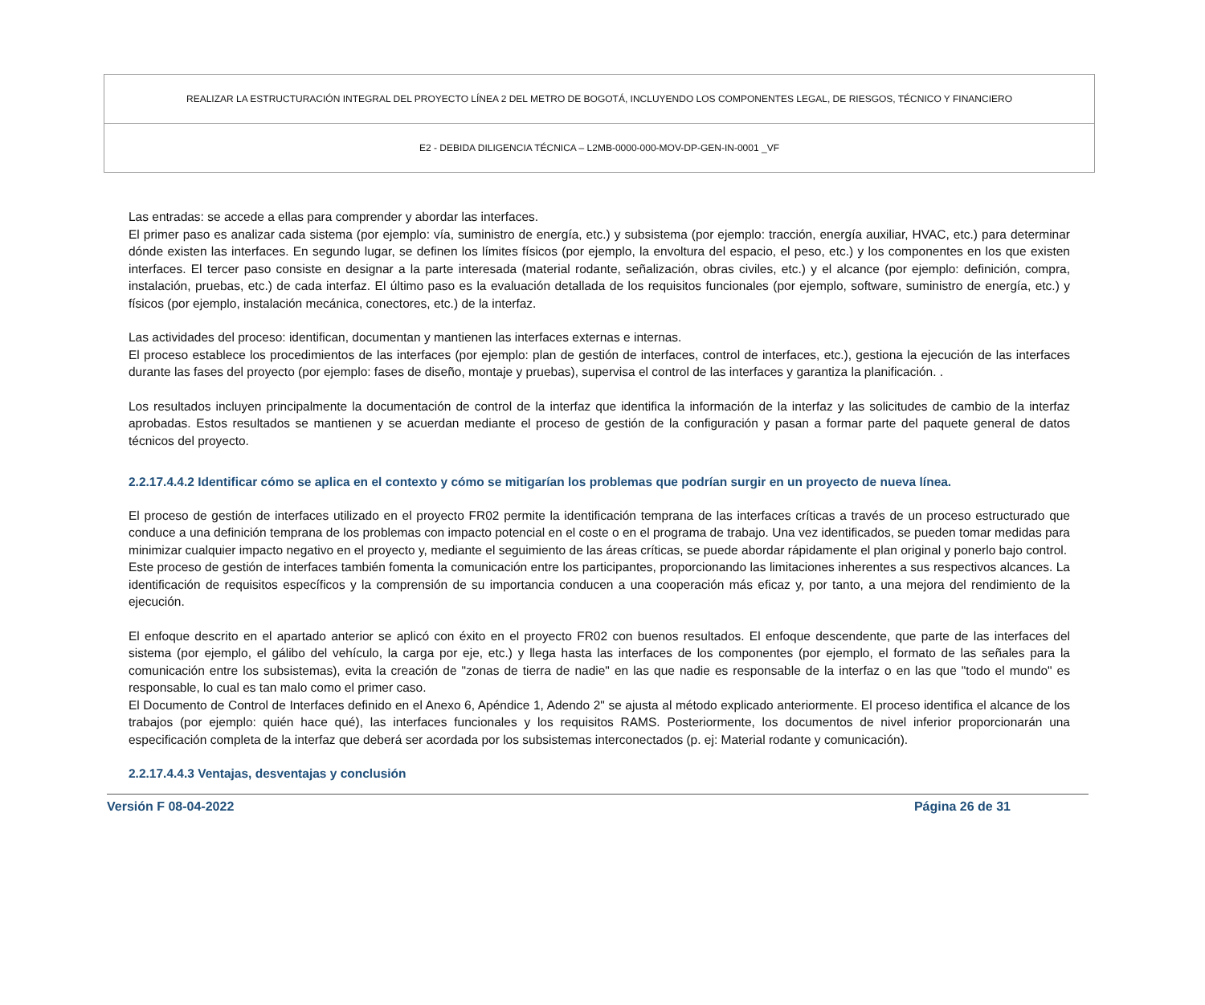| REALIZAR LA ESTRUCTURACIÓN INTEGRAL DEL PROYECTO LÍNEA 2 DEL METRO DE BOGOTÁ, INCLUYENDO LOS COMPONENTES LEGAL, DE RIESGOS, TÉCNICO Y FINANCIERO |
| E2 - DEBIDA DILIGENCIA TÉCNICA – L2MB-0000-000-MOV-DP-GEN-IN-0001 _VF |
Las entradas: se accede a ellas para comprender y abordar las interfaces.
El primer paso es analizar cada sistema (por ejemplo: vía, suministro de energía, etc.) y subsistema (por ejemplo: tracción, energía auxiliar, HVAC, etc.) para determinar dónde existen las interfaces. En segundo lugar, se definen los límites físicos (por ejemplo, la envoltura del espacio, el peso, etc.) y los componentes en los que existen interfaces. El tercer paso consiste en designar a la parte interesada (material rodante, señalización, obras civiles, etc.) y el alcance (por ejemplo: definición, compra, instalación, pruebas, etc.) de cada interfaz. El último paso es la evaluación detallada de los requisitos funcionales (por ejemplo, software, suministro de energía, etc.) y físicos (por ejemplo, instalación mecánica, conectores, etc.) de la interfaz.
Las actividades del proceso: identifican, documentan y mantienen las interfaces externas e internas.
El proceso establece los procedimientos de las interfaces (por ejemplo: plan de gestión de interfaces, control de interfaces, etc.), gestiona la ejecución de las interfaces durante las fases del proyecto (por ejemplo: fases de diseño, montaje y pruebas), supervisa el control de las interfaces y garantiza la planificación. .
Los resultados incluyen principalmente la documentación de control de la interfaz que identifica la información de la interfaz y las solicitudes de cambio de la interfaz aprobadas. Estos resultados se mantienen y se acuerdan mediante el proceso de gestión de la configuración y pasan a formar parte del paquete general de datos técnicos del proyecto.
2.2.17.4.4.2 Identificar cómo se aplica en el contexto y cómo se mitigarían los problemas que podrían surgir en un proyecto de nueva línea.
El proceso de gestión de interfaces utilizado en el proyecto FR02 permite la identificación temprana de las interfaces críticas a través de un proceso estructurado que conduce a una definición temprana de los problemas con impacto potencial en el coste o en el programa de trabajo. Una vez identificados, se pueden tomar medidas para minimizar cualquier impacto negativo en el proyecto y, mediante el seguimiento de las áreas críticas, se puede abordar rápidamente el plan original y ponerlo bajo control.
Este proceso de gestión de interfaces también fomenta la comunicación entre los participantes, proporcionando las limitaciones inherentes a sus respectivos alcances. La identificación de requisitos específicos y la comprensión de su importancia conducen a una cooperación más eficaz y, por tanto, a una mejora del rendimiento de la ejecución.
El enfoque descrito en el apartado anterior se aplicó con éxito en el proyecto FR02 con buenos resultados. El enfoque descendente, que parte de las interfaces del sistema (por ejemplo, el gálibo del vehículo, la carga por eje, etc.) y llega hasta las interfaces de los componentes (por ejemplo, el formato de las señales para la comunicación entre los subsistemas), evita la creación de "zonas de tierra de nadie" en las que nadie es responsable de la interfaz o en las que "todo el mundo" es responsable, lo cual es tan malo como el primer caso.
El Documento de Control de Interfaces definido en el Anexo 6, Apéndice 1, Adendo 2" se ajusta al método explicado anteriormente. El proceso identifica el alcance de los trabajos (por ejemplo: quién hace qué), las interfaces funcionales y los requisitos RAMS. Posteriormente, los documentos de nivel inferior proporcionarán una especificación completa de la interfaz que deberá ser acordada por los subsistemas interconectados (p. ej: Material rodante y comunicación).
2.2.17.4.4.3 Ventajas, desventajas y conclusión
Versión F 08-04-2022 Página 26 de 31